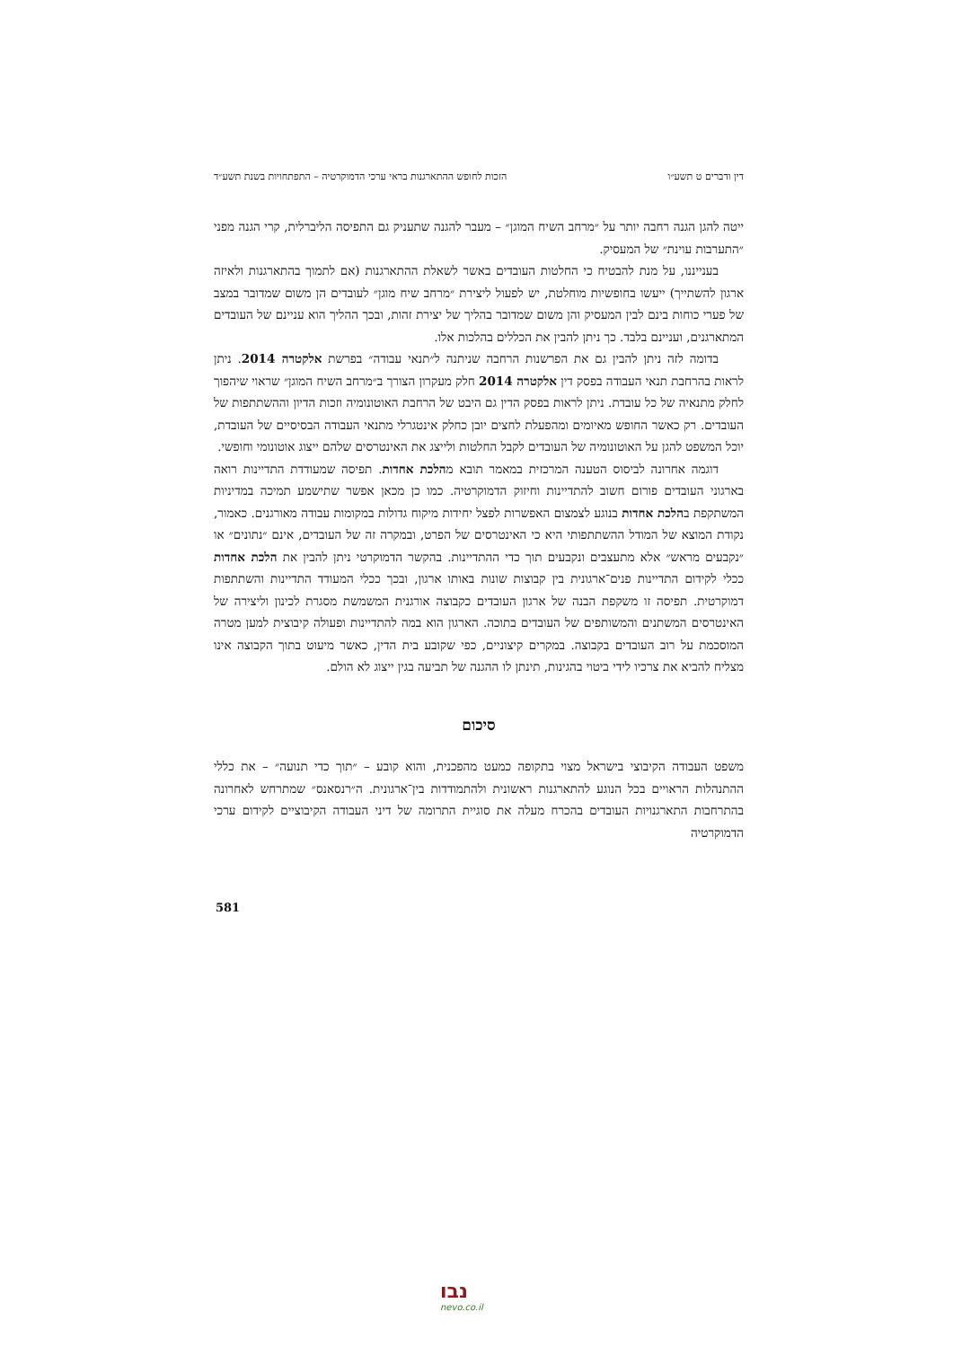דין ודברים ט תשע״ו הזכות לחופש ההתארגנות בראי ערכי הדמוקרטיה – התפתחויות בשנת תשע״ד
ייטה להגן הגנה רחבה יותר על ״מרחב השיח המוגן״ – מעבר להגנה שתעניק גם התפיסה הליברלית, קרי הגנה מפני ״התערבות עוינת״ של המעסיק.
בענייננו, על מנת להבטיח כי החלטות העובדים באשר לשאלת ההתארגנות (אם לתמוך בהתארגנות ולאיזה ארגון להשתייך) ייעשו בחופשיות מוחלטת, יש לפעול ליצירת ״מרחב שיח מוגן״ לעובדים הן משום שמדובר במצב של פערי כוחות בינם לבין המעסיק והן משום שמדובר בהליך של יצירת זהות, ובכך ההליך הוא עניינם של העובדים המתארגנים, ועניינם בלבד. כך ניתן להבין את הכללים בהלכות אלו.
בדומה לזה ניתן להבין גם את הפרשנות הרחבה שניתנה ל״תנאי עבודה״ בפרשת אלקטרה 2014. ניתן לראות בהרחבת תנאי העבודה בפסק דין אלקטרה 2014 חלק מעקרון הצורך ב״מרחב השיח המוגן״ שראוי שיהפוך לחלק מתנאיה של כל עובדת. ניתן לראות בפסק הדין גם היבט של הרחבת האוטונומיה וזכות הדיון וההשתתפות של העובדים. רק כאשר החופש מאיומים ומהפעלת לחצים יובן כחלק אינטגרלי מתנאי העבודה הבסיסיים של העובדת, יוכל המשפט להגן על האוטונומיה של העובדים לקבל החלטות ולייצג את האינטרסים שלהם ייצוג אוטונומי וחופשי.
דוגמה אחרונה לביסוס הטענה המרכזית במאמר תובא מהלכת אחדות. תפיסה שמעודדת התדיינות רואה בארגוני העובדים פורום חשוב להתדיינות וחיזוק הדמוקרטיה. כמו כן מכאן אפשר שתישמע תמיכה במדיניות המשתקפת בהלכת אחדות בנוגע לצמצום האפשרות לפצל יחידות מיקוח גדולות במקומות עבודה מאורגנים. כאמור, נקודת המוצא של המודל ההשתתפותי היא כי האינטרסים של הפרט, ובמקרה זה של העובדים, אינם ״נתונים״ או ״נקבעים מראש״ אלא מתעצבים ונקבעים תוך כדי ההתדיינות. בהקשר הדמוקרטי ניתן להבין את הלכת אחדות ככלי לקידום התדיינות פנים־ארגונית בין קבוצות שונות באותו ארגון, ובכך ככלי המעודד התדיינות והשתתפות דמוקרטית. תפיסה זו משקפת הבנה של ארגון העובדים כקבוצה אורגנית המשמשת מסגרת לכינון וליצירה של האינטרסים המשתנים והמשותפים של העובדים בתוכה. הארגון הוא במה להתדיינות ופעולה קיבוצית למען מטרה המוסכמת על רוב העובדים בקבוצה. במקרים קיצוניים, כפי שקובע בית הדין, כאשר מיעוט בתוך הקבוצה אינו מצליח להביא את צרכיו לידי ביטוי בהגינות, תינתן לו ההגנה של תביעה בגין ייצוג לא הולם.
סיכום
משפט העבודה הקיבוצי בישראל מצוי בתקופה כמעט מהפכנית, והוא קובע – ״תוך כדי תנועה״ – את כללי ההתנהלות הראויים בכל הנוגע להתארגנות ראשונית ולהתמודדות בין־ארגונית. ה״רנסאנס״ שמתרחש לאחרונה בהתרחבות התארגנויות העובדים בהכרח מעלה את סוגיית התרומה של דיני העבודה הקיבוציים לקידום ערכי הדמוקרטיה
581
נבו
nevo.co.il